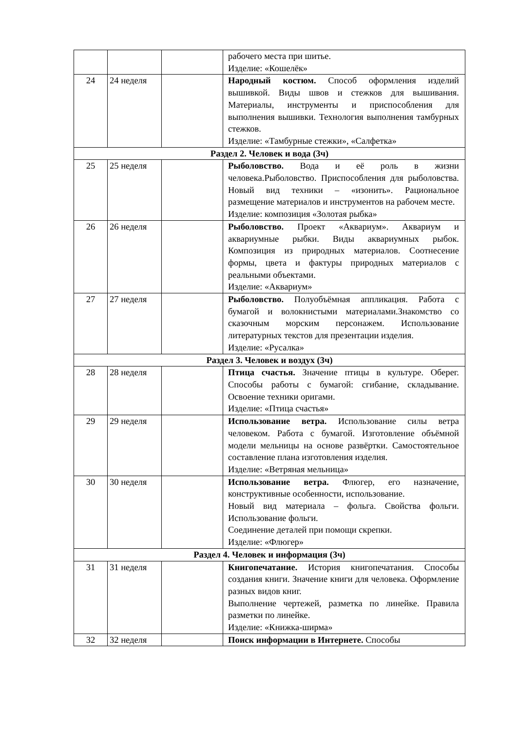| | | | рабочего места при шитье. Изделие: «Кошелёк» |
| 24 | 24 неделя | | Народный костюм. Способ оформления изделий вышивкой. Виды швов и стежков для вышивания. Материалы, инструменты и приспособления для выполнения вышивки. Технология выполнения тамбурных стежков. Изделие: «Тамбурные стежки», «Салфетка» |
| Раздел 2. Человек и вода (3ч) | | | |
| 25 | 25 неделя | | Рыболовство. Вода и её роль в жизни человека.Рыболовство. Приспособления для рыболовства. Новый вид техники – «изонить». Рациональное размещение материалов и инструментов на рабочем месте. Изделие: композиция «Золотая рыбка» |
| 26 | 26 неделя | | Рыболовство. Проект «Аквариум». Аквариум и аквариумные рыбки. Виды аквариумных рыбок. Композиция из природных материалов. Соотнесение формы, цвета и фактуры природных материалов с реальными объектами. Изделие: «Аквариум» |
| 27 | 27 неделя | | Рыболовство. Полуобъёмная аппликация. Работа с бумагой и волокнистыми материалами.Знакомство со сказочным морским персонажем. Использование литературных текстов для презентации изделия. Изделие: «Русалка» |
| Раздел 3. Человек и воздух (3ч) | | | |
| 28 | 28 неделя | | Птица счастья. Значение птицы в культуре. Оберег. Способы работы с бумагой: сгибание, складывание. Освоение техники оригами. Изделие: «Птица счастья» |
| 29 | 29 неделя | | Использование ветра. Использование силы ветра человеком. Работа с бумагой. Изготовление объёмной модели мельницы на основе развёртки. Самостоятельное составление плана изготовления изделия. Изделие: «Ветряная мельница» |
| 30 | 30 неделя | | Использование ветра. Флюгер, его назначение, конструктивные особенности, использование. Новый вид материала – фольга. Свойства фольги. Использование фольги. Соединение деталей при помощи скрепки. Изделие: «Флюгер» |
| Раздел 4. Человек и информация (3ч) | | | |
| 31 | 31 неделя | | Книгопечатание. История книгопечатания. Способы создания книги. Значение книги для человека. Оформление разных видов книг. Выполнение чертежей, разметка по линейке. Правила разметки по линейке. Изделие: «Книжка-ширма» |
| 32 | 32 неделя | | Поиск информации в Интернете. Способы |